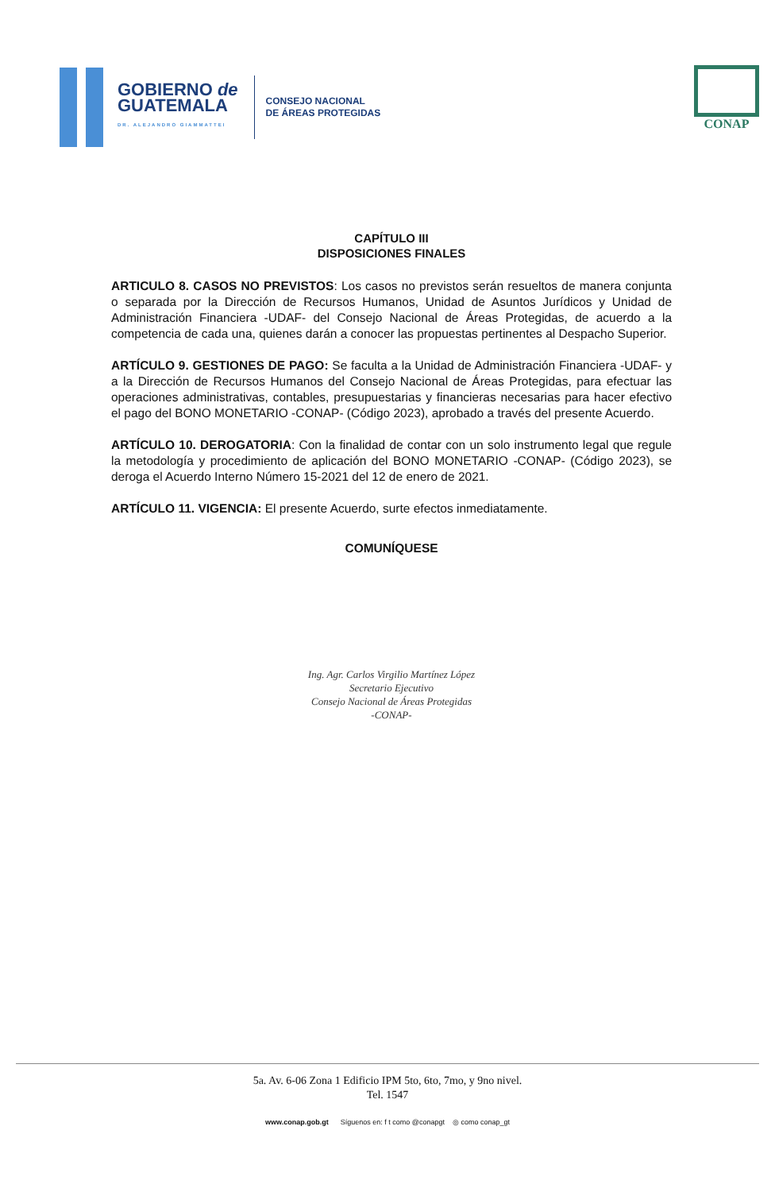GOBIERNO de
GUATEMALA
DR. ALEJANDRO GIAMMATTEI
CONSEJO NACIONAL
DE ÁREAS PROTEGIDAS
CONAP
CAPÍTULO III
DISPOSICIONES FINALES
ARTICULO 8. CASOS NO PREVISTOS: Los casos no previstos serán resueltos de manera conjunta o separada por la Dirección de Recursos Humanos, Unidad de Asuntos Jurídicos y Unidad de Administración Financiera -UDAF- del Consejo Nacional de Áreas Protegidas, de acuerdo a la competencia de cada una, quienes darán a conocer las propuestas pertinentes al Despacho Superior.
ARTÍCULO 9. GESTIONES DE PAGO: Se faculta a la Unidad de Administración Financiera -UDAF- y a la Dirección de Recursos Humanos del Consejo Nacional de Áreas Protegidas, para efectuar las operaciones administrativas, contables, presupuestarias y financieras necesarias para hacer efectivo el pago del BONO MONETARIO -CONAP- (Código 2023), aprobado a través del presente Acuerdo.
ARTÍCULO 10. DEROGATORIA: Con la finalidad de contar con un solo instrumento legal que regule la metodología y procedimiento de aplicación del BONO MONETARIO -CONAP- (Código 2023), se deroga el Acuerdo Interno Número 15-2021 del 12 de enero de 2021.
ARTÍCULO 11. VIGENCIA: El presente Acuerdo, surte efectos inmediatamente.
COMUNÍQUESE
Ing. Agr. Carlos Virgilio Martínez López
Secretario Ejecutivo
Consejo Nacional de Áreas Protegidas
-CONAP-
5a. Av. 6-06 Zona 1 Edificio IPM 5to, 6to, 7mo, y 9no nivel.
Tel. 1547
www.conap.gob.gt Síguenos en: f t como @conapgt ◎ como conap_gt